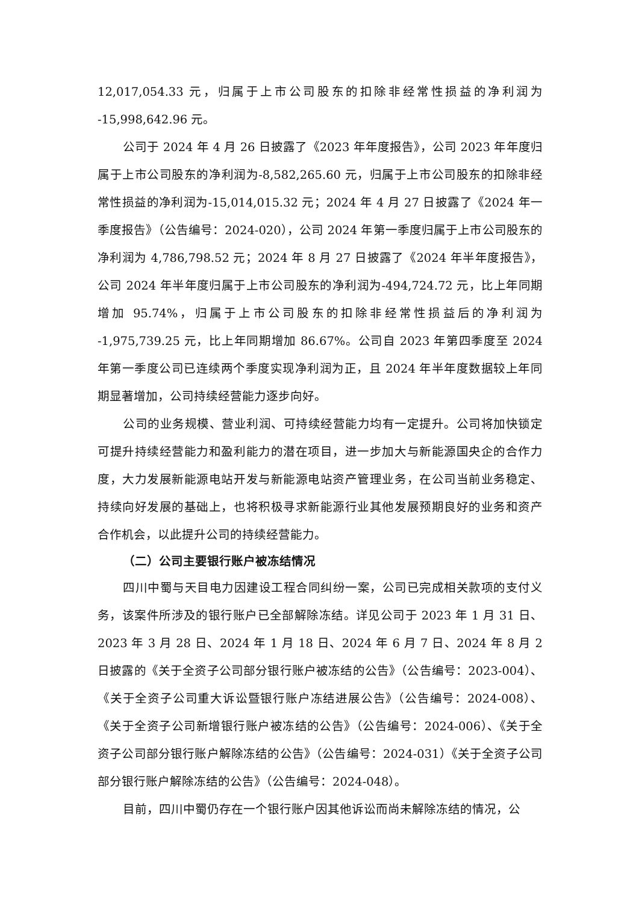12,017,054.33 元，归属于上市公司股东的扣除非经常性损益的净利润为 -15,998,642.96 元。
公司于 2024 年 4 月 26 日披露了《2023 年年度报告》，公司 2023 年年度归属于上市公司股东的净利润为-8,582,265.60 元，归属于上市公司股东的扣除非经常性损益的净利润为-15,014,015.32 元；2024 年 4 月 27 日披露了《2024 年一季度报告》（公告编号：2024-020），公司 2024 年第一季度归属于上市公司股东的净利润为 4,786,798.52 元；2024 年 8 月 27 日披露了《2024 年半年度报告》，公司 2024 年半年度归属于上市公司股东的净利润为-494,724.72 元，比上年同期增加 95.74%，归属于上市公司股东的扣除非经常性损益后的净利润为 -1,975,739.25 元，比上年同期增加 86.67%。公司自 2023 年第四季度至 2024 年第一季度公司已连续两个季度实现净利润为正，且 2024 年半年度数据较上年同期显著增加，公司持续经营能力逐步向好。
公司的业务规模、营业利润、可持续经营能力均有一定提升。公司将加快锁定可提升持续经营能力和盈利能力的潜在项目，进一步加大与新能源国央企的合作力度，大力发展新能源电站开发与新能源电站资产管理业务，在公司当前业务稳定、持续向好发展的基础上，也将积极寻求新能源行业其他发展预期良好的业务和资产合作机会，以此提升公司的持续经营能力。
（二）公司主要银行账户被冻结情况
四川中蜀与天目电力因建设工程合同纠纷一案，公司已完成相关款项的支付义务，该案件所涉及的银行账户已全部解除冻结。详见公司于 2023 年 1 月 31 日、2023 年 3 月 28 日、2024 年 1 月 18 日、2024 年 6 月 7 日、2024 年 8 月 2 日披露的《关于全资子公司部分银行账户被冻结的公告》（公告编号：2023-004）、《关于全资子公司重大诉讼暨银行账户冻结进展公告》（公告编号：2024-008）、《关于全资子公司新增银行账户被冻结的公告》（公告编号：2024-006）、《关于全资子公司部分银行账户解除冻结的公告》（公告编号：2024-031）《关于全资子公司部分银行账户解除冻结的公告》（公告编号：2024-048）。
目前，四川中蜀仍存在一个银行账户因其他诉讼而尚未解除冻结的情况，公